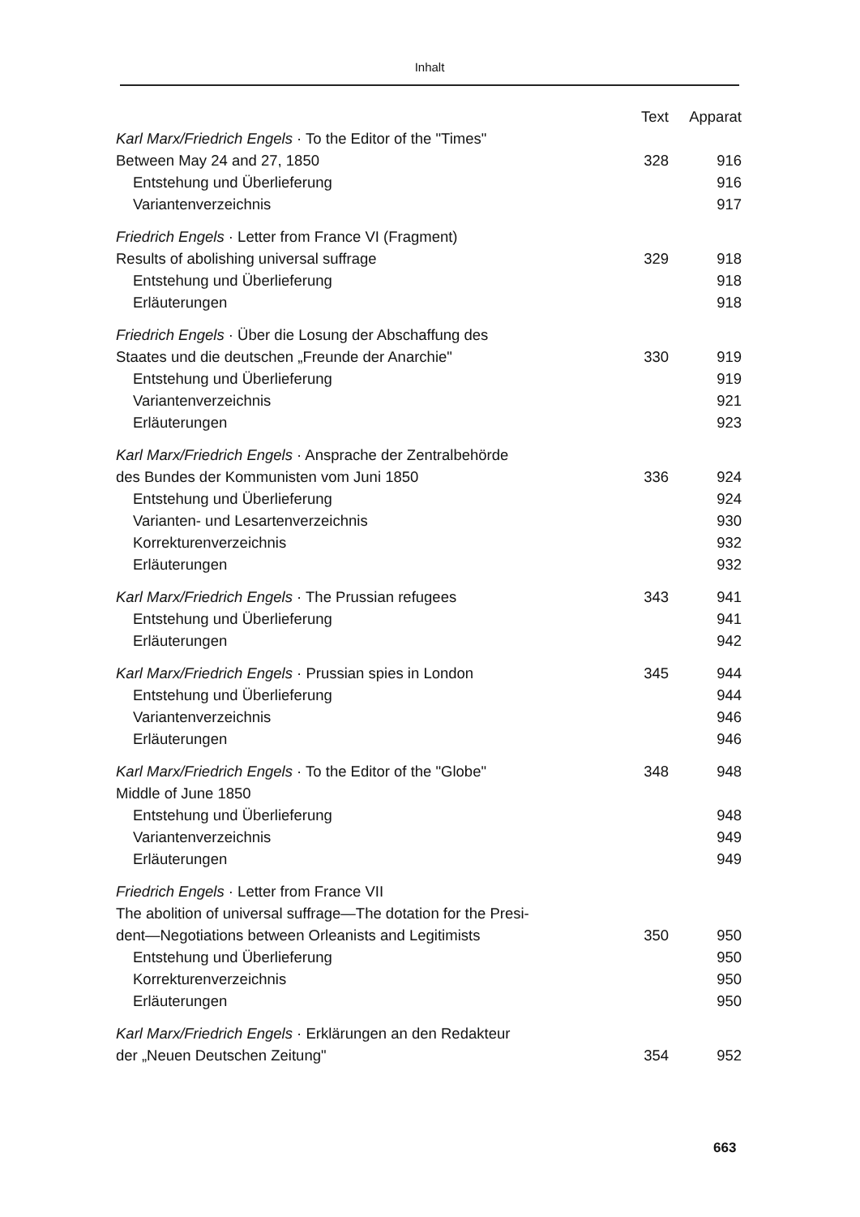Inhalt
| | Text | Apparat |
| --- | --- | --- |
| Karl Marx/Friedrich Engels · To the Editor of the "Times" | | |
| Between May 24 and 27, 1850 | 328 | 916 |
| Entstehung und Überlieferung | | 916 |
| Variantenverzeichnis | | 917 |
| Friedrich Engels · Letter from France VI (Fragment) | | |
| Results of abolishing universal suffrage | 329 | 918 |
| Entstehung und Überlieferung | | 918 |
| Erläuterungen | | 918 |
| Friedrich Engels · Über die Losung der Abschaffung des | | |
| Staates und die deutschen „Freunde der Anarchie" | 330 | 919 |
| Entstehung und Überlieferung | | 919 |
| Variantenverzeichnis | | 921 |
| Erläuterungen | | 923 |
| Karl Marx/Friedrich Engels · Ansprache der Zentralbehörde | | |
| des Bundes der Kommunisten vom Juni 1850 | 336 | 924 |
| Entstehung und Überlieferung | | 924 |
| Varianten- und Lesartenverzeichnis | | 930 |
| Korrekturenverzeichnis | | 932 |
| Erläuterungen | | 932 |
| Karl Marx/Friedrich Engels · The Prussian refugees | 343 | 941 |
| Entstehung und Überlieferung | | 941 |
| Erläuterungen | | 942 |
| Karl Marx/Friedrich Engels · Prussian spies in London | 345 | 944 |
| Entstehung und Überlieferung | | 944 |
| Variantenverzeichnis | | 946 |
| Erläuterungen | | 946 |
| Karl Marx/Friedrich Engels · To the Editor of the "Globe" | 348 | 948 |
| Middle of June 1850 | | |
| Entstehung und Überlieferung | | 948 |
| Variantenverzeichnis | | 949 |
| Erläuterungen | | 949 |
| Friedrich Engels · Letter from France VII | | |
| The abolition of universal suffrage—The dotation for the Presi- | | |
| dent—Negotiations between Orleanists and Legitimists | 350 | 950 |
| Entstehung und Überlieferung | | 950 |
| Korrekturenverzeichnis | | 950 |
| Erläuterungen | | 950 |
| Karl Marx/Friedrich Engels · Erklärungen an den Redakteur | | |
| der „Neuen Deutschen Zeitung" | 354 | 952 |
663